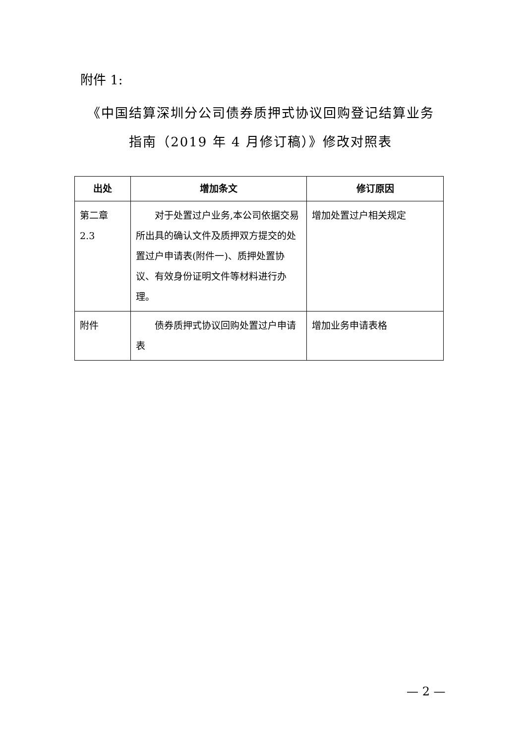附件 1:
《中国结算深圳分公司债券质押式协议回购登记结算业务
指南（2019 年 4 月修订稿）》修改对照表
| 出处 | 增加条文 | 修订原因 |
| --- | --- | --- |
| 第二章 2.3 | 对于处置过户业务,本公司依据交易所出具的确认文件及质押双方提交的处置过户申请表(附件一)、质押处置协议、有效身份证明文件等材料进行办理。 | 增加处置过户相关规定 |
| 附件 | 债券质押式协议回购处置过户申请表 | 增加业务申请表格 |
— 2 —